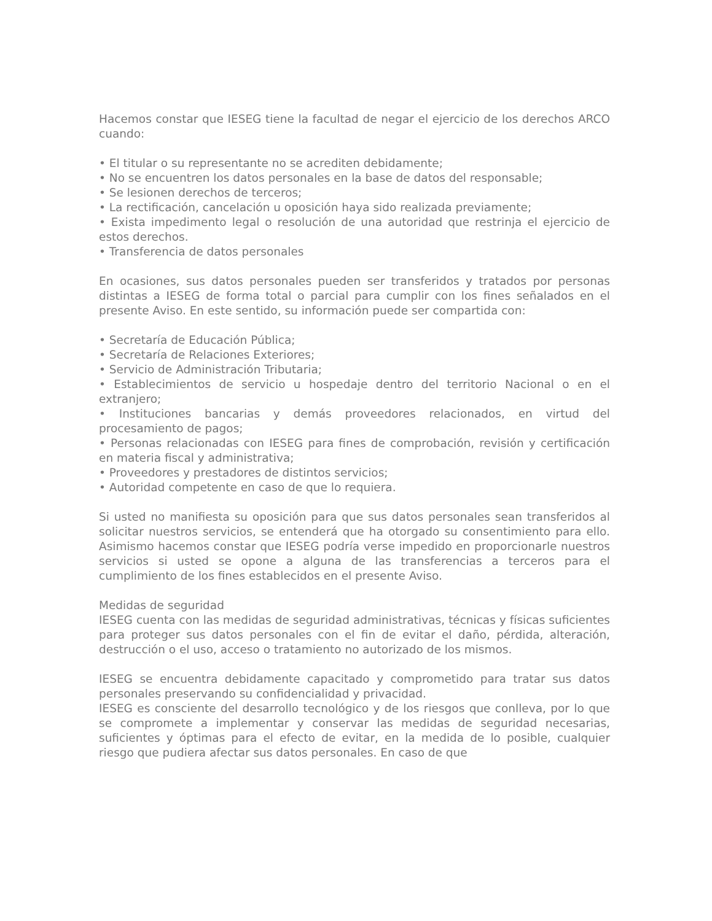Hacemos constar que IESEG tiene la facultad de negar el ejercicio de los derechos ARCO cuando:
• El titular o su representante no se acrediten debidamente;
• No se encuentren los datos personales en la base de datos del responsable;
• Se lesionen derechos de terceros;
• La rectificación, cancelación u oposición haya sido realizada previamente;
• Exista impedimento legal o resolución de una autoridad que restrinja el ejercicio de estos derechos.
• Transferencia de datos personales
En ocasiones, sus datos personales pueden ser transferidos y tratados por personas distintas a IESEG de forma total o parcial para cumplir con los fines señalados en el presente Aviso. En este sentido, su información puede ser compartida con:
• Secretaría de Educación Pública;
• Secretaría de Relaciones Exteriores;
• Servicio de Administración Tributaria;
• Establecimientos de servicio u hospedaje dentro del territorio Nacional o en el extranjero;
• Instituciones bancarias y demás proveedores relacionados, en virtud del procesamiento de pagos;
• Personas relacionadas con IESEG para fines de comprobación, revisión y certificación en materia fiscal y administrativa;
• Proveedores y prestadores de distintos servicios;
• Autoridad competente en caso de que lo requiera.
Si usted no manifiesta su oposición para que sus datos personales sean transferidos al solicitar nuestros servicios, se entenderá que ha otorgado su consentimiento para ello. Asimismo hacemos constar que IESEG podría verse impedido en proporcionarle nuestros servicios si usted se opone a alguna de las transferencias a terceros para el cumplimiento de los fines establecidos en el presente Aviso.
Medidas de seguridad
IESEG cuenta con las medidas de seguridad administrativas, técnicas y físicas suficientes para proteger sus datos personales con el fin de evitar el daño, pérdida, alteración, destrucción o el uso, acceso o tratamiento no autorizado de los mismos.
IESEG se encuentra debidamente capacitado y comprometido para tratar sus datos personales preservando su confidencialidad y privacidad.
IESEG es consciente del desarrollo tecnológico y de los riesgos que conlleva, por lo que se compromete a implementar y conservar las medidas de seguridad necesarias, suficientes y óptimas para el efecto de evitar, en la medida de lo posible, cualquier riesgo que pudiera afectar sus datos personales. En caso de que